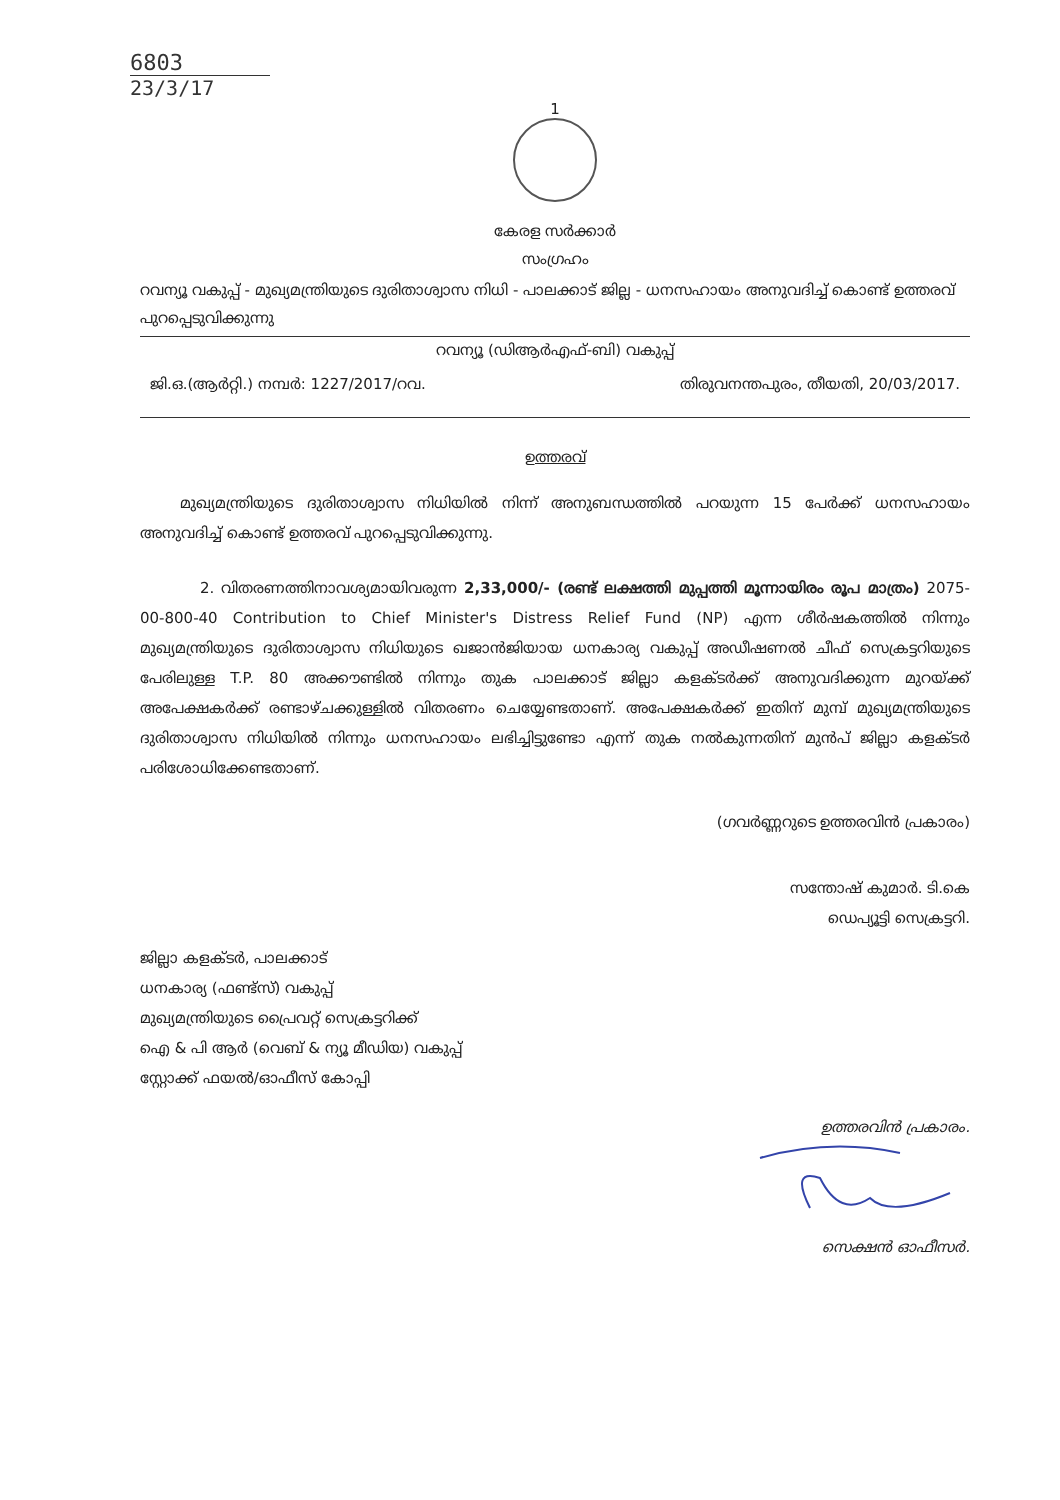6803
23/3/17
1
കേരള സർക്കാർ
സംഗ്രഹം
റവന്യൂ വകുപ്പ് - മുഖ്യമന്ത്രിയുടെ ദുരിതാശ്വാസ നിധി - പാലക്കാട് ജില്ല - ധനസഹായം അനുവദിച്ച് കൊണ്ട് ഉത്തരവ് പുറപ്പെടുവിക്കുന്നു
റവന്യൂ (ഡിആർഎഫ്-ബി) വകുപ്പ്
ജി.ഒ.(ആർറ്റി.) നമ്പർ: 1227/2017/റവ. തിരുവനന്തപുരം, തീയതി, 20/03/2017.
ഉത്തരവ്
മുഖ്യമന്ത്രിയുടെ ദുരിതാശ്വാസ നിധിയിൽ നിന്ന് അനുബന്ധത്തിൽ പറയുന്ന 15 പേർക്ക് ധനസഹായം അനുവദിച്ച് കൊണ്ട് ഉത്തരവ് പുറപ്പെടുവിക്കുന്നു.
2. വിതരണത്തിനാവശ്യമായിവരുന്ന 2,33,000/- (രണ്ട് ലക്ഷത്തി മുപ്പത്തി മൂന്നായിരം രൂപ മാത്രം) 2075-00-800-40 Contribution to Chief Minister's Distress Relief Fund (NP) എന്ന ശീർഷകത്തിൽ നിന്നും മുഖ്യമന്ത്രിയുടെ ദുരിതാശ്വാസ നിധിയുടെ ഖജാൻജിയായ ധനകാര്യ വകുപ്പ് അഡീഷണൽ ചീഫ് സെക്രട്ടറിയുടെ പേരിലുള്ള T.P. 80 അക്കൗണ്ടിൽ നിന്നും തുക പാലക്കാട് ജില്ലാ കളക്ടർക്ക് അനുവദിക്കുന്ന മുറയ്ക്ക് അപേക്ഷകർക്ക് രണ്ടാഴ്ചക്കുള്ളിൽ വിതരണം ചെയ്യേണ്ടതാണ്. അപേക്ഷകർക്ക് ഇതിന് മുമ്പ് മുഖ്യമന്ത്രിയുടെ ദുരിതാശ്വാസ നിധിയിൽ നിന്നും ധനസഹായം ലഭിച്ചിട്ടുണ്ടോ എന്ന് തുക നൽകുന്നതിന് മുൻപ് ജില്ലാ കളക്ടർ പരിശോധിക്കേണ്ടതാണ്.
(ഗവർണ്ണറുടെ ഉത്തരവിൻ പ്രകാരം)
സന്തോഷ് കുമാർ. ടി.കെ
ഡെപ്യൂട്ടി സെക്രട്ടറി.
ജില്ലാ കളക്ടർ, പാലക്കാട്
ധനകാര്യ (ഫണ്ട്സ്) വകുപ്പ്
മുഖ്യമന്ത്രിയുടെ പ്രൈവറ്റ് സെക്രട്ടറിക്ക്
ഐ & പി ആർ (വെബ് & ന്യൂ മീഡിയ) വകുപ്പ്
സ്റ്റോക്ക് ഫയൽ/ഓഫീസ് കോപ്പി
ഉത്തരവിൻ പ്രകാരം.
സെക്ഷൻ ഓഫീസർ.